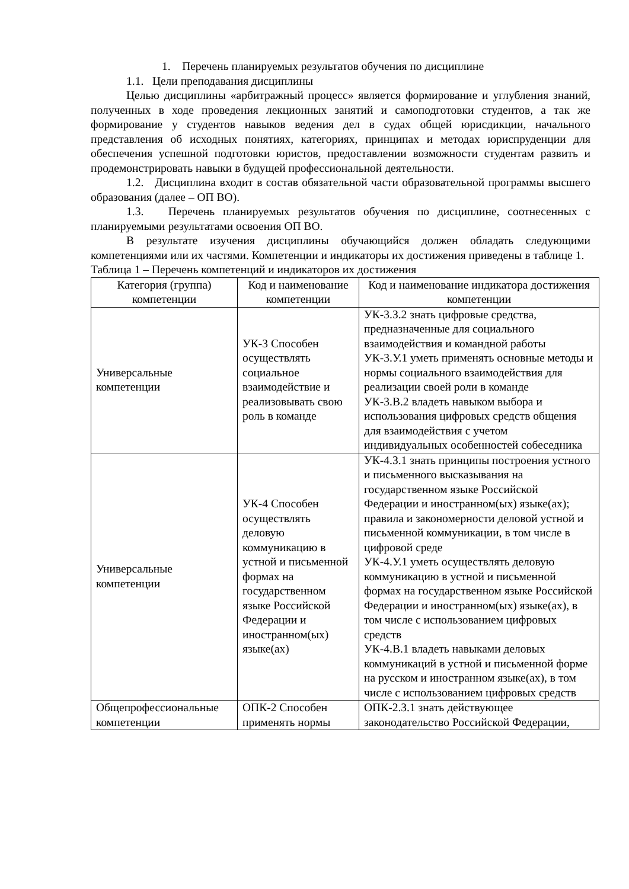1. Перечень планируемых результатов обучения по дисциплине
1.1. Цели преподавания дисциплины
Целью дисциплины «арбитражный процесс» является формирование и углубления знаний, полученных в ходе проведения лекционных занятий и самоподготовки студентов, а так же формирование у студентов навыков ведения дел в судах общей юрисдикции, начального представления об исходных понятиях, категориях, принципах и методах юриспруденции для обеспечения успешной подготовки юристов, предоставлении возможности студентам развить и продемонстрировать навыки в будущей профессиональной деятельности.
1.2. Дисциплина входит в состав обязательной части образовательной программы высшего образования (далее – ОП ВО).
1.3. Перечень планируемых результатов обучения по дисциплине, соотнесенных с планируемыми результатами освоения ОП ВО.
В результате изучения дисциплины обучающийся должен обладать следующими компетенциями или их частями. Компетенции и индикаторы их достижения приведены в таблице 1.
Таблица 1 – Перечень компетенций и индикаторов их достижения
| Категория (группа) компетенции | Код и наименование компетенции | Код и наименование индикатора достижения компетенции |
| --- | --- | --- |
| Универсальные компетенции | УК-3 Способен осуществлять социальное взаимодействие и реализовывать свою роль в команде | УК-3.З.2 знать цифровые средства, предназначенные для социального взаимодействия и командной работы УК-3.У.1 уметь применять основные методы и нормы социального взаимодействия для реализации своей роли в команде УК-3.В.2 владеть навыком выбора и использования цифровых средств общения для взаимодействия с учетом индивидуальных особенностей собеседника |
| Универсальные компетенции | УК-4 Способен осуществлять деловую коммуникацию в устной и письменной формах на государственном языке Российской Федерации и иностранном(ых) языке(ах) | УК-4.З.1 знать принципы построения устного и письменного высказывания на государственном языке Российской Федерации и иностранном(ых) языке(ах); правила и закономерности деловой устной и письменной коммуникации, в том числе в цифровой среде УК-4.У.1 уметь осуществлять деловую коммуникацию в устной и письменной формах на государственном языке Российской Федерации и иностранном(ых) языке(ах), в том числе с использованием цифровых средств УК-4.В.1 владеть навыками деловых коммуникаций в устной и письменной форме на русском и иностранном языке(ах), в том числе с использованием цифровых средств |
| Общепрофессиональные компетенции | ОПК-2 Способен применять нормы | ОПК-2.З.1 знать действующее законодательство Российской Федерации, |